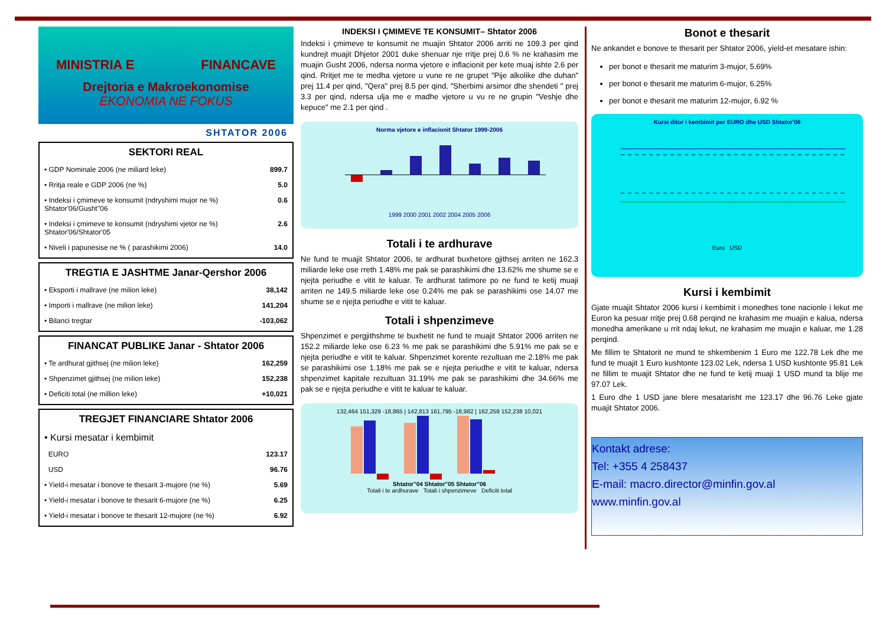MINISTRIA E FINANCAVE
Drejtoria e Makroekonomise
EKONOMIA NE FOKUS
SHTATOR 2006
SEKTORI REAL
| • GDP Nominale 2006 (ne miliard leke) | 899.7 |
| • Rritja reale e GDP 2006 (ne %) | 5.0 |
| • Indeksi i çmimeve te konsumit (ndryshimi mujor ne %) Shtator'06/Gusht''06 | 0.6 |
| • Indeksi i çmimeve te konsumit (ndryshimi vjetor ne %) Shtator'06/Shtator'05 | 2.6 |
| • Niveli i papunesise ne % ( parashikimi 2006) | 14.0 |
TREGTIA E JASHTME Janar-Qershor 2006
| • Eksporti i mallrave (ne milion leke) | 38,142 |
| • Importi i mallrave (ne milion leke) | 141,204 |
| • Bilanci tregtar | -103,062 |
FINANCAT PUBLIKE Janar - Shtator 2006
| • Te ardhurat gjithsej (ne milion leke) | 162,259 |
| • Shpenzimet gjithsej (ne milion leke) | 152,238 |
| • Deficiti total (ne million leke) | +10,021 |
TREGJET FINANCIARE Shtator 2006
| • Kursi mesatar i kembimit | |
| EURO | 123.17 |
| USD | 96.76 |
| • Yield-i mesatar i bonove te thesarit 3-mujore (ne %) | 5.69 |
| • Yield-i mesatar i bonove te thesarit 6-mujore (ne %) | 6.25 |
| • Yield-i mesatar i bonove te thesarit 12-mujore (ne %) | 6.92 |
INDEKSI I ÇMIMEVE TE KONSUMIT– Shtator 2006
Indeksi i çmimeve te konsumit ne muajin Shtator 2006 arriti ne 109.3 per qind kundrejt muajit Dhjetor 2001 duke shenuar nje rritje prej 0.6 % ne krahasim me muajin Gusht 2006, ndersa norma vjetore e inflacionit per kete muaj ishte 2.6 per qind. Rritjet me te medha vjetore u vune re ne grupet "Pije alkolike dhe duhan" prej 11.4 per qind, "Qera" prej 8.5 per qind, "Sherbimi arsimor dhe shendeti " prej 3.3 per qind, ndersa ulja me e madhe vjetore u vu re ne grupin "Veshje dhe kepuce" me 2.1 per qind .
Norma vjetore e inflacionit Shtator 1999-2006
1999 2000 2001 2002 2004 2005 2006
Totali i te ardhurave
Ne fund te muajit Shtator 2006, te ardhurat buxhetore gjithsej arriten ne 162.3 miliarde leke ose rreth 1.48% me pak se parashikimi dhe 13.62% me shume se e njejta periudhe e vitit te kaluar. Te ardhurat tatimore po ne fund te ketij muaji arriten ne 149.5 miliarde leke ose 0.24% me pak se parashikimi ose 14.07 me shume se e njejta periudhe e vitit te kaluar.
Totali i shpenzimeve
Shpenzimet e pergjithshme te buxhetit ne fund te muajit Shtator 2006 arriten ne 152.2 miliarde leke ose 6.23 % me pak se parashikimi dhe 5.91% me pak se e njejta periudhe e vitit te kaluar. Shpenzimet korente rezultuan me 2.18% me pak se parashikimi ose 1.18% me pak se e njejta periudhe e vitit te kaluar, ndersa shpenzimet kapitale rezultuan 31.19% me pak se parashikimi dhe 34.66% me pak se e njejta periudhe e vitit te kaluar te kaluar.
132,464 151,329 -18,865 | 142,813 161,795 -18,982 | 162,259 152,238 10,021
Shtator"04 Shtator"05 Shtator"06
Totali i te ardhurave Totali i shpenzimeve Deficiti total
Bonot e thesarit
Ne ankandet e bonove te thesarit per Shtator 2006, yield-et mesatare ishin:
per bonot e thesarit me maturim 3-mujor, 5.69%
per bonot e thesarit me maturim 6-mujor, 6.25%
per bonot e thesarit me maturim 12-mujor, 6.92 %
Kursi ditor i kembimit per EURO dhe USD Shtator'06
Euro USD
Kursi i kembimit
Gjate muajit Shtator 2006 kursi i kembimit i monedhes tone nacionle i lekut me Euron ka pesuar rritje prej 0.68 perqind ne krahasim me muajin e kalua, ndersa monedha amerikane u rrit ndaj lekut, ne krahasim me muajin e kaluar, me 1.28 perqind.
Me fillim te Shtatorit ne mund te shkembenim 1 Euro me 122.78 Lek dhe me fund te muajit 1 Euro kushtonte 123.02 Lek, ndersa 1 USD kushtonte 95.81 Lek ne fillim te muajit Shtator dhe ne fund te ketij muaji 1 USD mund ta blije me 97.07 Lek.
1 Euro dhe 1 USD jane blere mesatarisht me 123.17 dhe 96.76 Leke gjate muajit Shtator 2006.
Kontakt adrese:
Tel: +355 4 258437
E-mail: macro.director@minfin.gov.al
www.minfin.gov.al